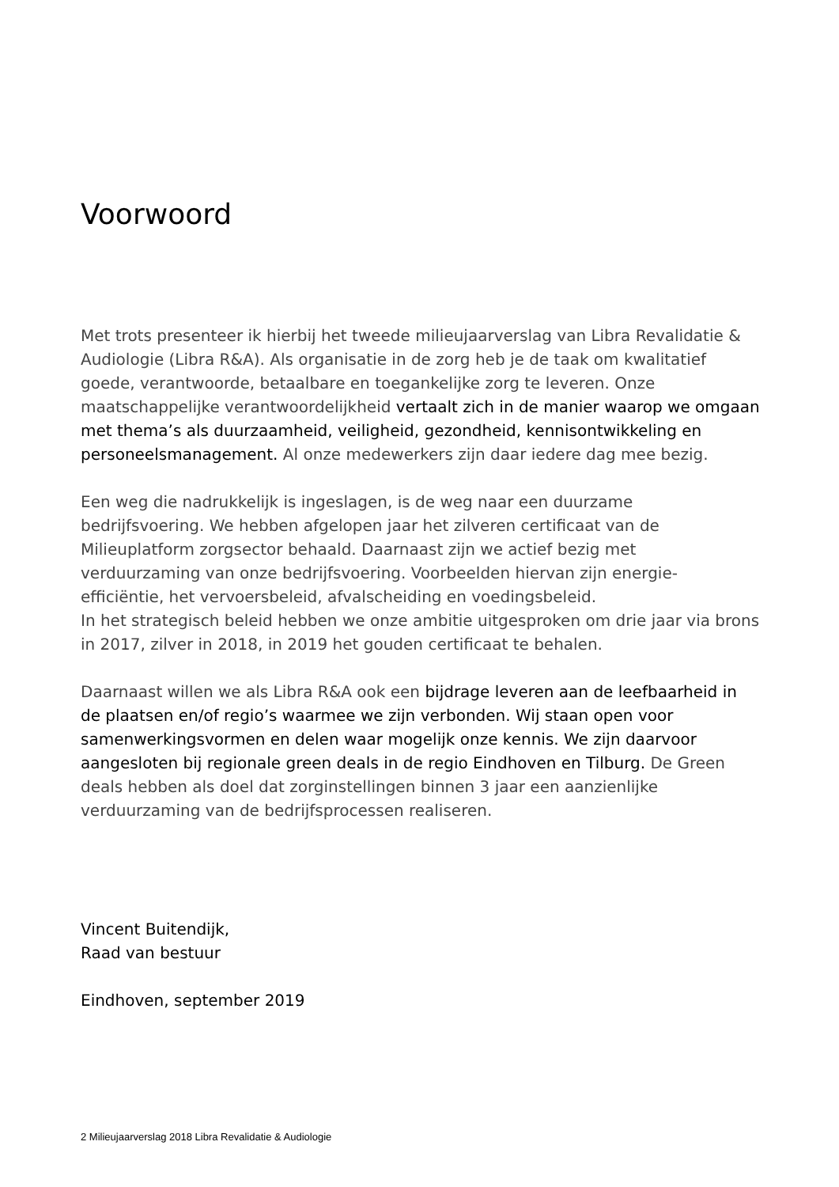Voorwoord
Met trots presenteer ik hierbij het tweede milieujaarverslag van Libra Revalidatie & Audiologie (Libra R&A). Als organisatie in de zorg heb je de taak om kwalitatief goede, verantwoorde, betaalbare en toegankelijke zorg te leveren. Onze maatschappelijke verantwoordelijkheid vertaalt zich in de manier waarop we omgaan met thema’s als duurzaamheid, veiligheid, gezondheid, kennisontwikkeling en personeelsmanagement. Al onze medewerkers zijn daar iedere dag mee bezig.
Een weg die nadrukkelijk is ingeslagen, is de weg naar een duurzame bedrijfsvoering. We hebben afgelopen jaar het zilveren certificaat van de Milieuplatform zorgsector behaald. Daarnaast zijn we actief bezig met verduurzaming van onze bedrijfsvoering. Voorbeelden hiervan zijn energie-efficiëntie, het vervoersbeleid, afvalscheiding en voedingsbeleid.
In het strategisch beleid hebben we onze ambitie uitgesproken om drie jaar via brons in 2017, zilver in 2018, in 2019 het gouden certificaat te behalen.
Daarnaast willen we als Libra R&A ook een bijdrage leveren aan de leefbaarheid in de plaatsen en/of regio’s waarmee we zijn verbonden. Wij staan open voor samenwerkingsvormen en delen waar mogelijk onze kennis. We zijn daarvoor aangesloten bij regionale green deals in de regio Eindhoven en Tilburg. De Green deals hebben als doel dat zorginstellingen binnen 3 jaar een aanzienlijke verduurzaming van de bedrijfsprocessen realiseren.
Vincent Buitendijk,
Raad van bestuur
Eindhoven, september 2019
2 Milieujaarverslag 2018 Libra Revalidatie & Audiologie